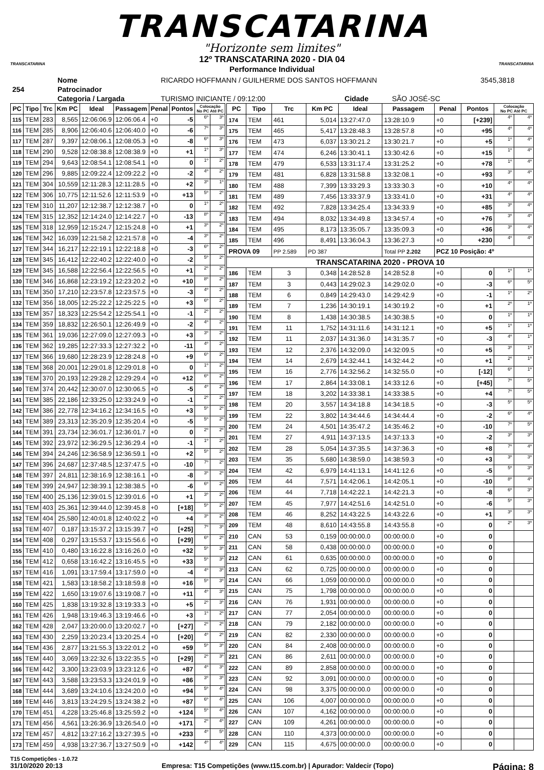TRANSCATARINA
"Horizonte sem limites"
TRANSCATARINA
12º TRANSCATARINA 2020 - DIA 04
Performance Individual
TRANSCATARINA
| 254 | Nome | RICARDO HOFFMANN / GUILHERME DOS SANTOS HOFFMANN | | | 3545,3818 |
| | Patrocinador | | | | |
| | Categoria / Largada | TURISMO INICIANTE / 09:12:00 | Cidade | SÃO JOSÉ-SC | |
| PC | Tipo | Trc | Km PC | Ideal | Passagem | Penal | Pontos | Colocação No PC Até PC | |
| --- | --- | --- | --- | --- | --- | --- | --- | --- | --- |
| 115 | TEM | 283 | 8,565 | 12:06:06.9 | 12:06:06.4 | +0 | -5 | 6º | 3º |
| 116 | TEM | 285 | 8,906 | 12:06:40.6 | 12:06:40.0 | +0 | -6 | 7º | 3º |
| 117 | TEM | 287 | 9,397 | 12:08:06.1 | 12:08:05.3 | +0 | -8 | 6º | 3º |
| 118 | TEM | 290 | 9,528 | 12:08:38.8 | 12:08:38.9 | +0 | +1 | 1º | 3º |
| 119 | TEM | 294 | 9,643 | 12:08:54.1 | 12:08:54.1 | +0 | 0 | 1º | 2º |
| 120 | TEM | 296 | 9,885 | 12:09:22.4 | 12:09:22.2 | +0 | -2 | 4º | 2º |
| 121 | TEM | 304 | 10,559 | 12:11:28.3 | 12:11:28.5 | +0 | +2 | 3º | 1º |
| 122 | TEM | 306 | 10,775 | 12:11:52.6 | 12:11:53.9 | +0 | +13 | 5º | 2º |
| 123 | TEM | 310 | 11,207 | 12:12:38.7 | 12:12:38.7 | +0 | 0 | 1º | 2º |
| 124 | TEM | 315 | 12,352 | 12:14:24.0 | 12:14:22.7 | +0 | -13 | 8º | 2º |
| 125 | TEM | 318 | 12,959 | 12:15:24.7 | 12:15:24.8 | +0 | +1 | 3º | 2º |
| 126 | TEM | 342 | 16,039 | 12:21:58.2 | 12:21:57.8 | +0 | -4 | 3º | 2º |
| 127 | TEM | 344 | 16,217 | 12:22:19.1 | 12:22:18.8 | +0 | -3 | 6º | 2º |
| 128 | TEM | 345 | 16,412 | 12:22:40.2 | 12:22:40.0 | +0 | -2 | 5º | 2º |
| 129 | TEM | 345 | 16,588 | 12:22:56.4 | 12:22:56.5 | +0 | +1 | 2º | 2º |
| 130 | TEM | 346 | 16,868 | 12:23:19.2 | 12:23:20.2 | +0 | +10 | 8º | 2º |
| 131 | TEM | 350 | 17,210 | 12:23:57.8 | 12:23:57.5 | +0 | -3 | 4º | 2º |
| 132 | TEM | 356 | 18,005 | 12:25:22.2 | 12:25:22.5 | +0 | +3 | 6º | 2º |
| 133 | TEM | 357 | 18,323 | 12:25:54.2 | 12:25:54.1 | +0 | -1 | 2º | 2º |
| 134 | TEM | 359 | 18,832 | 12:26:50.1 | 12:26:49.9 | +0 | -2 | 4º | 2º |
| 135 | TEM | 361 | 19,036 | 12:27:09.0 | 12:27:09.3 | +0 | +3 | 3º | 2º |
| 136 | TEM | 362 | 19,285 | 12:27:33.3 | 12:27:32.2 | +0 | -11 | 4º | 2º |
| 137 | TEM | 366 | 19,680 | 12:28:23.9 | 12:28:24.8 | +0 | +9 | 6º | 2º |
| 138 | TEM | 368 | 20,001 | 12:29:01.8 | 12:29:01.8 | +0 | 0 | 1º | 2º |
| 139 | TEM | 370 | 20,193 | 12:29:28.2 | 12:29:29.4 | +0 | +12 | 6º | 2º |
| 140 | TEM | 374 | 20,442 | 12:30:07.0 | 12:30:06.5 | +0 | -5 | 4º | 2º |
| 141 | TEM | 385 | 22,186 | 12:33:25.0 | 12:33:24.9 | +0 | -1 | 2º | 2º |
| 142 | TEM | 386 | 22,778 | 12:34:16.2 | 12:34:16.5 | +0 | +3 | 5º | 2º |
| 143 | TEM | 389 | 23,313 | 12:35:20.9 | 12:35:20.4 | +0 | -5 | 5º | 2º |
| 144 | TEM | 391 | 23,734 | 12:36:01.7 | 12:36:01.7 | +0 | 0 | 2º | 2º |
| 145 | TEM | 392 | 23,972 | 12:36:29.5 | 12:36:29.4 | +0 | -1 | 1º | 2º |
| 146 | TEM | 394 | 24,246 | 12:36:58.9 | 12:36:59.1 | +0 | +2 | 5º | 2º |
| 147 | TEM | 396 | 24,687 | 12:37:48.5 | 12:37:47.5 | +0 | -10 | 7º | 2º |
| 148 | TEM | 397 | 24,811 | 12:38:16.9 | 12:38:16.1 | +0 | -8 | 3º | 2º |
| 149 | TEM | 399 | 24,947 | 12:38:39.1 | 12:38:38.5 | +0 | -6 | 6º | 2º |
| 150 | TEM | 400 | 25,136 | 12:39:01.5 | 12:39:01.6 | +0 | +1 | 3º | 2º |
| 151 | TEM | 403 | 25,361 | 12:39:44.0 | 12:39:45.8 | +0 | [+18] | 5º | 2º |
| 152 | TEM | 404 | 25,580 | 12:40:01.8 | 12:40:02.2 | +0 | +4 | 3º | 2º |
| 153 | TEM | 407 | 0,187 | 13:15:37.2 | 13:15:39.7 | +0 | [+25] | 7º | 3º |
| 154 | TEM | 408 | 0,297 | 13:15:53.7 | 13:15:56.6 | +0 | [+29] | 6º | 2º |
| 155 | TEM | 410 | 0,480 | 13:16:22.8 | 13:16:26.0 | +0 | +32 | 5º | 3º |
| 156 | TEM | 412 | 0,658 | 13:16:42.2 | 13:16:45.5 | +0 | +33 | 5º | 3º |
| 157 | TEM | 416 | 1,091 | 13:17:59.4 | 13:17:59.0 | +0 | -4 | 4º | 3º |
| 158 | TEM | 421 | 1,583 | 13:18:58.2 | 13:18:59.8 | +0 | +16 | 5º | 3º |
| 159 | TEM | 422 | 1,650 | 13:19:07.6 | 13:19:08.7 | +0 | +11 | 4º | 3º |
| 160 | TEM | 425 | 1,838 | 13:19:32.8 | 13:19:33.3 | +0 | +5 | 2º | 3º |
| 161 | TEM | 426 | 1,948 | 13:19:46.3 | 13:19:46.6 | +0 | +3 | 1º | 2º |
| 162 | TEM | 428 | 2,047 | 13:20:00.0 | 13:20:02.7 | +0 | [+27] | 2º | 2º |
| 163 | TEM | 430 | 2,259 | 13:20:23.4 | 13:20:25.4 | +0 | [+20] | 4º | 2º |
| 164 | TEM | 436 | 2,877 | 13:21:55.3 | 13:22:01.2 | +0 | +59 | 5º | 3º |
| 165 | TEM | 440 | 3,069 | 13:22:32.6 | 13:22:35.5 | +0 | [+29] | 2º | 3º |
| 166 | TEM | 442 | 3,300 | 13:23:03.9 | 13:23:12.6 | +0 | +87 | 4º | 3º |
| 167 | TEM | 443 | 3,588 | 13:23:53.3 | 13:24:01.9 | +0 | +86 | 3º | 3º |
| 168 | TEM | 444 | 3,689 | 13:24:10.6 | 13:24:20.0 | +0 | +94 | 5º | 4º |
| 169 | TEM | 446 | 3,813 | 13:24:29.5 | 13:24:38.2 | +0 | +87 | 6º | 4º |
| 170 | TEM | 451 | 4,228 | 13:25:46.8 | 13:25:59.2 | +0 | +124 | 5º | 4º |
| 171 | TEM | 456 | 4,561 | 13:26:36.9 | 13:26:54.0 | +0 | +171 | 2º | 4º |
| 172 | TEM | 457 | 4,812 | 13:27:16.2 | 13:27:39.5 | +0 | +233 | 4º | 5º |
| 173 | TEM | 459 | 4,938 | 13:27:36.7 | 13:27:50.9 | +0 | +142 | 4º | 4º |
| PC | Tipo | Trc | Km PC | Ideal | Passagem | Penal | Pontos | Colocação No PC Até PC | |
| --- | --- | --- | --- | --- | --- | --- | --- | --- | --- |
| 174 | TEM | 461 | 5,014 | 13:27:47.0 | 13:28:10.9 | +0 | [+239] | 4º | 4º |
| 175 | TEM | 465 | 5,417 | 13:28:48.3 | 13:28:57.8 | +0 | +95 | 4º | 4º |
| 176 | TEM | 473 | 6,037 | 13:30:21.2 | 13:30:21.7 | +0 | +5 | 1º | 4º |
| 177 | TEM | 474 | 6,246 | 13:30:41.1 | 13:30:42.6 | +0 | +15 | 1º | 4º |
| 178 | TEM | 479 | 6,533 | 13:31:17.4 | 13:31:25.2 | +0 | +78 | 1º | 4º |
| 179 | TEM | 481 | 6,828 | 13:31:58.8 | 13:32:08.1 | +0 | +93 | 3º | 4º |
| 180 | TEM | 488 | 7,399 | 13:33:29.3 | 13:33:30.3 | +0 | +10 | 4º | 4º |
| 181 | TEM | 489 | 7,456 | 13:33:37.9 | 13:33:41.0 | +0 | +31 | 4º | 4º |
| 182 | TEM | 492 | 7,828 | 13:34:25.4 | 13:34:33.9 | +0 | +85 | 3º | 4º |
| 183 | TEM | 494 | 8,032 | 13:34:49.8 | 13:34:57.4 | +0 | +76 | 3º | 4º |
| 184 | TEM | 495 | 8,173 | 13:35:05.7 | 13:35:09.3 | +0 | +36 | 3º | 4º |
| 185 | TEM | 496 | 8,491 | 13:36:04.3 | 13:36:27.3 | +0 | +230 | 4º | 4º |
| PROVA 09 | | PP 2.589 | PD 387 | | Total PP 2.202 | PCZ 10 Posição: 4º | | | |
| TRANSCATARINA 2020 - PROVA 10 | | | | | | | | | |
| 186 | TEM | 3 | 0,348 | 14:28:52.8 | 14:28:52.8 | +0 | 0 | 1º | 1º |
| 187 | TEM | 3 | 0,443 | 14:29:02.3 | 14:29:02.0 | +0 | -3 | 6º | 5º |
| 188 | TEM | 6 | 0,849 | 14:29:43.0 | 14:29:42.9 | +0 | -1 | 1º | 2º |
| 189 | TEM | 7 | 1,236 | 14:30:19.1 | 14:30:19.2 | +0 | +1 | 2º | 1º |
| 190 | TEM | 8 | 1,438 | 14:30:38.5 | 14:30:38.5 | +0 | 0 | 1º | 1º |
| 191 | TEM | 11 | 1,752 | 14:31:11.6 | 14:31:12.1 | +0 | +5 | 1º | 1º |
| 192 | TEM | 11 | 2,037 | 14:31:36.0 | 14:31:35.7 | +0 | -3 | 4º | 1º |
| 193 | TEM | 12 | 2,376 | 14:32:09.0 | 14:32:09.5 | +0 | +5 | 3º | 1º |
| 194 | TEM | 14 | 2,679 | 14:32:44.1 | 14:32:44.2 | +0 | +1 | 2º | 1º |
| 195 | TEM | 16 | 2,776 | 14:32:56.2 | 14:32:55.0 | +0 | [-12] | 6º | 1º |
| 196 | TEM | 17 | 2,864 | 14:33:08.1 | 14:33:12.6 | +0 | [+45] | 7º | 5º |
| 197 | TEM | 18 | 3,202 | 14:33:38.1 | 14:33:38.5 | +0 | +4 | 7º | 5º |
| 198 | TEM | 20 | 3,557 | 14:34:18.8 | 14:34:18.5 | +0 | -3 | 5º | 5º |
| 199 | TEM | 22 | 3,802 | 14:34:44.6 | 14:34:44.4 | +0 | -2 | 6º | 4º |
| 200 | TEM | 24 | 4,501 | 14:35:47.2 | 14:35:46.2 | +0 | -10 | 7º | 5º |
| 201 | TEM | 27 | 4,911 | 14:37:13.5 | 14:37:13.3 | +0 | -2 | 3º | 3º |
| 202 | TEM | 28 | 5,054 | 14:37:35.5 | 14:37:36.3 | +0 | +8 | 7º | 4º |
| 203 | TEM | 35 | 5,680 | 14:38:59.0 | 14:38:59.3 | +0 | +3 | 3º | 3º |
| 204 | TEM | 42 | 6,979 | 14:41:13.1 | 14:41:12.6 | +0 | -5 | 5º | 3º |
| 205 | TEM | 44 | 7,571 | 14:42:06.1 | 14:42:05.1 | +0 | -10 | 8º | 4º |
| 206 | TEM | 44 | 7,718 | 14:42:22.1 | 14:42:21.3 | +0 | -8 | 6º | 3º |
| 207 | TEM | 45 | 7,977 | 14:42:51.6 | 14:42:51.0 | +0 | -6 | 5º | 3º |
| 208 | TEM | 46 | 8,252 | 14:43:22.5 | 14:43:22.6 | +0 | +1 | 3º | 3º |
| 209 | TEM | 48 | 8,610 | 14:43:55.8 | 14:43:55.8 | +0 | 0 | 2º | 3º |
| 210 | CAN | 53 | 0,159 | 00:00:00.0 | 00:00:00.0 | +0 | 0 | | |
| 211 | CAN | 58 | 0,438 | 00:00:00.0 | 00:00:00.0 | +0 | 0 | | |
| 212 | CAN | 61 | 0,635 | 00:00:00.0 | 00:00:00.0 | +0 | 0 | | |
| 213 | CAN | 62 | 0,725 | 00:00:00.0 | 00:00:00.0 | +0 | 0 | | |
| 214 | CAN | 66 | 1,059 | 00:00:00.0 | 00:00:00.0 | +0 | 0 | | |
| 215 | CAN | 75 | 1,798 | 00:00:00.0 | 00:00:00.0 | +0 | 0 | | |
| 216 | CAN | 76 | 1,931 | 00:00:00.0 | 00:00:00.0 | +0 | 0 | | |
| 217 | CAN | 77 | 2,054 | 00:00:00.0 | 00:00:00.0 | +0 | 0 | | |
| 218 | CAN | 79 | 2,182 | 00:00:00.0 | 00:00:00.0 | +0 | 0 | | |
| 219 | CAN | 82 | 2,330 | 00:00:00.0 | 00:00:00.0 | +0 | 0 | | |
| 220 | CAN | 84 | 2,408 | 00:00:00.0 | 00:00:00.0 | +0 | 0 | | |
| 221 | CAN | 86 | 2,611 | 00:00:00.0 | 00:00:00.0 | +0 | 0 | | |
| 222 | CAN | 89 | 2,858 | 00:00:00.0 | 00:00:00.0 | +0 | 0 | | |
| 223 | CAN | 92 | 3,091 | 00:00:00.0 | 00:00:00.0 | +0 | 0 | | |
| 224 | CAN | 98 | 3,375 | 00:00:00.0 | 00:00:00.0 | +0 | 0 | | |
| 225 | CAN | 106 | 4,007 | 00:00:00.0 | 00:00:00.0 | +0 | 0 | | |
| 226 | CAN | 107 | 4,162 | 00:00:00.0 | 00:00:00.0 | +0 | 0 | | |
| 227 | CAN | 109 | 4,261 | 00:00:00.0 | 00:00:00.0 | +0 | 0 | | |
| 228 | CAN | 110 | 4,373 | 00:00:00.0 | 00:00:00.0 | +0 | 0 | | |
| 229 | CAN | 115 | 4,675 | 00:00:00.0 | 00:00:00.0 | +0 | 0 | | |
T15 Competições - 1.0.72
31/10/2020 20:13 Empresa: T15 Competições (www.t15.com.br) | Apurador: Valdecir (Topo) Página: 8